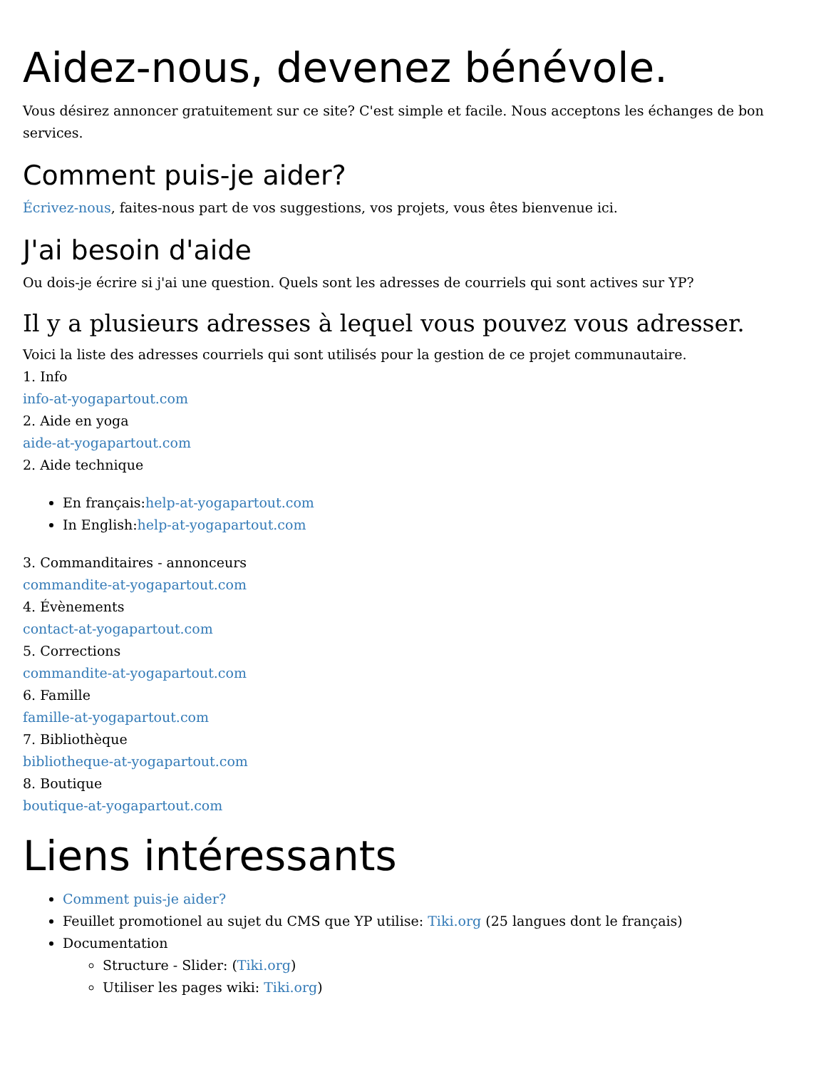Aidez-nous, devenez bénévole.
Vous désirez annoncer gratuitement sur ce site? C'est simple et facile. Nous acceptons les échanges de bon services.
Comment puis-je aider?
Écrivez-nous, faites-nous part de vos suggestions, vos projets, vous êtes bienvenue ici.
J'ai besoin d'aide
Ou dois-je écrire si j'ai une question. Quels sont les adresses de courriels qui sont actives sur YP?
Il y a plusieurs adresses à lequel vous pouvez vous adresser.
Voici la liste des adresses courriels qui sont utilisés pour la gestion de ce projet communautaire.
1. Info
info-at-yogapartout.com
2. Aide en yoga
aide-at-yogapartout.com
2. Aide technique
En français:help-at-yogapartout.com
In English:help-at-yogapartout.com
3. Commanditaires - annonceurs
commandite-at-yogapartout.com
4. Évènements
contact-at-yogapartout.com
5. Corrections
commandite-at-yogapartout.com
6. Famille
famille-at-yogapartout.com
7. Bibliothèque
bibliotheque-at-yogapartout.com
8. Boutique
boutique-at-yogapartout.com
Liens intéressants
Comment puis-je aider?
Feuillet promotionel au sujet du CMS que YP utilise: Tiki.org (25 langues dont le français)
Documentation
Structure - Slider: (Tiki.org)
Utiliser les pages wiki: Tiki.org)